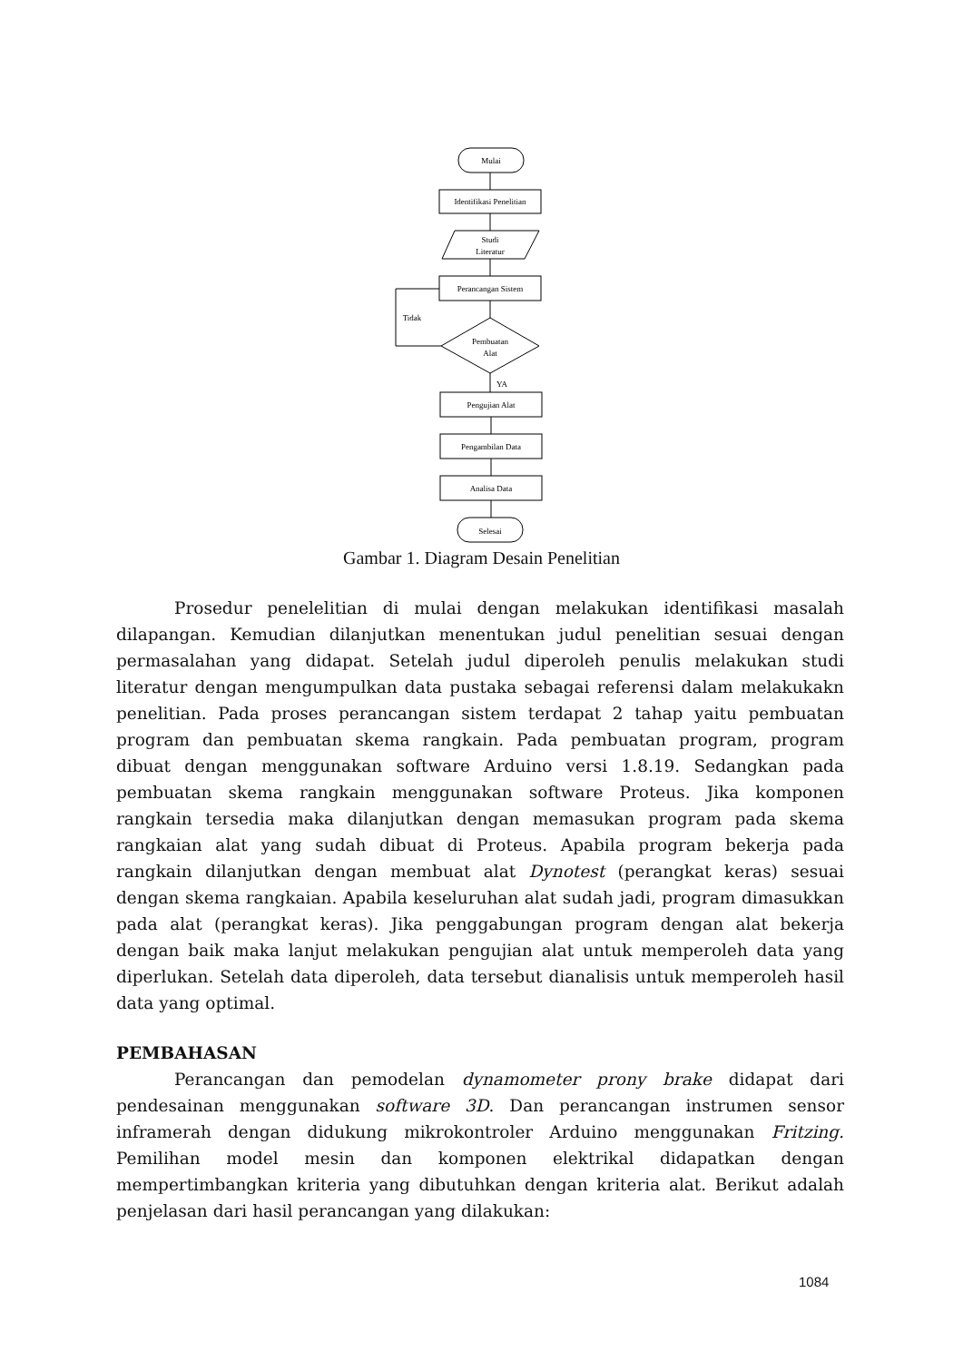Mulai
Identifikasi Penelitian
Studi
Literatur
Perancangan Sistem
Tidak
Pembuatan
Alat
YA
Pengujian Alat
Pengambilan Data
Analisa Data
Selesai
Gambar 1. Diagram Desain Penelitian
Prosedur penelelitian di mulai dengan melakukan identifikasi masalah dilapangan. Kemudian dilanjutkan menentukan judul penelitian sesuai dengan permasalahan yang didapat. Setelah judul diperoleh penulis melakukan studi literatur dengan mengumpulkan data pustaka sebagai referensi dalam melakukakn penelitian. Pada proses perancangan sistem terdapat 2 tahap yaitu pembuatan program dan pembuatan skema rangkain. Pada pembuatan program, program dibuat dengan menggunakan software Arduino versi 1.8.19. Sedangkan pada pembuatan skema rangkain menggunakan software Proteus. Jika komponen rangkain tersedia maka dilanjutkan dengan memasukan program pada skema rangkaian alat yang sudah dibuat di Proteus. Apabila program bekerja pada rangkain dilanjutkan dengan membuat alat Dynotest (perangkat keras) sesuai dengan skema rangkaian. Apabila keseluruhan alat sudah jadi, program dimasukkan pada alat (perangkat keras). Jika penggabungan program dengan alat bekerja dengan baik maka lanjut melakukan pengujian alat untuk memperoleh data yang diperlukan. Setelah data diperoleh, data tersebut dianalisis untuk memperoleh hasil data yang optimal.
PEMBAHASAN
Perancangan dan pemodelan dynamometer prony brake didapat dari pendesainan menggunakan software 3D. Dan perancangan instrumen sensor inframerah dengan didukung mikrokontroler Arduino menggunakan Fritzing. Pemilihan model mesin dan komponen elektrikal didapatkan dengan mempertimbangkan kriteria yang dibutuhkan dengan kriteria alat. Berikut adalah penjelasan dari hasil perancangan yang dilakukan:
1084